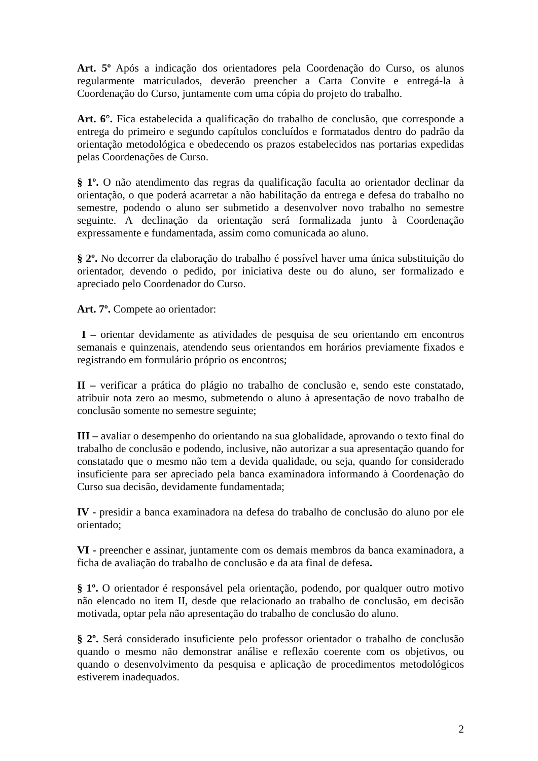Art. 5º Após a indicação dos orientadores pela Coordenação do Curso, os alunos regularmente matriculados, deverão preencher a Carta Convite e entregá-la à Coordenação do Curso, juntamente com uma cópia do projeto do trabalho.
Art. 6°. Fica estabelecida a qualificação do trabalho de conclusão, que corresponde a entrega do primeiro e segundo capítulos concluídos e formatados dentro do padrão da orientação metodológica e obedecendo os prazos estabelecidos nas portarias expedidas pelas Coordenações de Curso.
§ 1º. O não atendimento das regras da qualificação faculta ao orientador declinar da orientação, o que poderá acarretar a não habilitação da entrega e defesa do trabalho no semestre, podendo o aluno ser submetido a desenvolver novo trabalho no semestre seguinte. A declinação da orientação será formalizada junto à Coordenação expressamente e fundamentada, assim como comunicada ao aluno.
§ 2º. No decorrer da elaboração do trabalho é possível haver uma única substituição do orientador, devendo o pedido, por iniciativa deste ou do aluno, ser formalizado e apreciado pelo Coordenador do Curso.
Art. 7º. Compete ao orientador:
I – orientar devidamente as atividades de pesquisa de seu orientando em encontros semanais e quinzenais, atendendo seus orientandos em horários previamente fixados e registrando em formulário próprio os encontros;
II – verificar a prática do plágio no trabalho de conclusão e, sendo este constatado, atribuir nota zero ao mesmo, submetendo o aluno à apresentação de novo trabalho de conclusão somente no semestre seguinte;
III – avaliar o desempenho do orientando na sua globalidade, aprovando o texto final do trabalho de conclusão e podendo, inclusive, não autorizar a sua apresentação quando for constatado que o mesmo não tem a devida qualidade, ou seja, quando for considerado insuficiente para ser apreciado pela banca examinadora informando à Coordenação do Curso sua decisão, devidamente fundamentada;
IV - presidir a banca examinadora na defesa do trabalho de conclusão do aluno por ele orientado;
VI - preencher e assinar, juntamente com os demais membros da banca examinadora, a ficha de avaliação do trabalho de conclusão e da ata final de defesa.
§ 1º. O orientador é responsável pela orientação, podendo, por qualquer outro motivo não elencado no item II, desde que relacionado ao trabalho de conclusão, em decisão motivada, optar pela não apresentação do trabalho de conclusão do aluno.
§ 2º. Será considerado insuficiente pelo professor orientador o trabalho de conclusão quando o mesmo não demonstrar análise e reflexão coerente com os objetivos, ou quando o desenvolvimento da pesquisa e aplicação de procedimentos metodológicos estiverem inadequados.
2